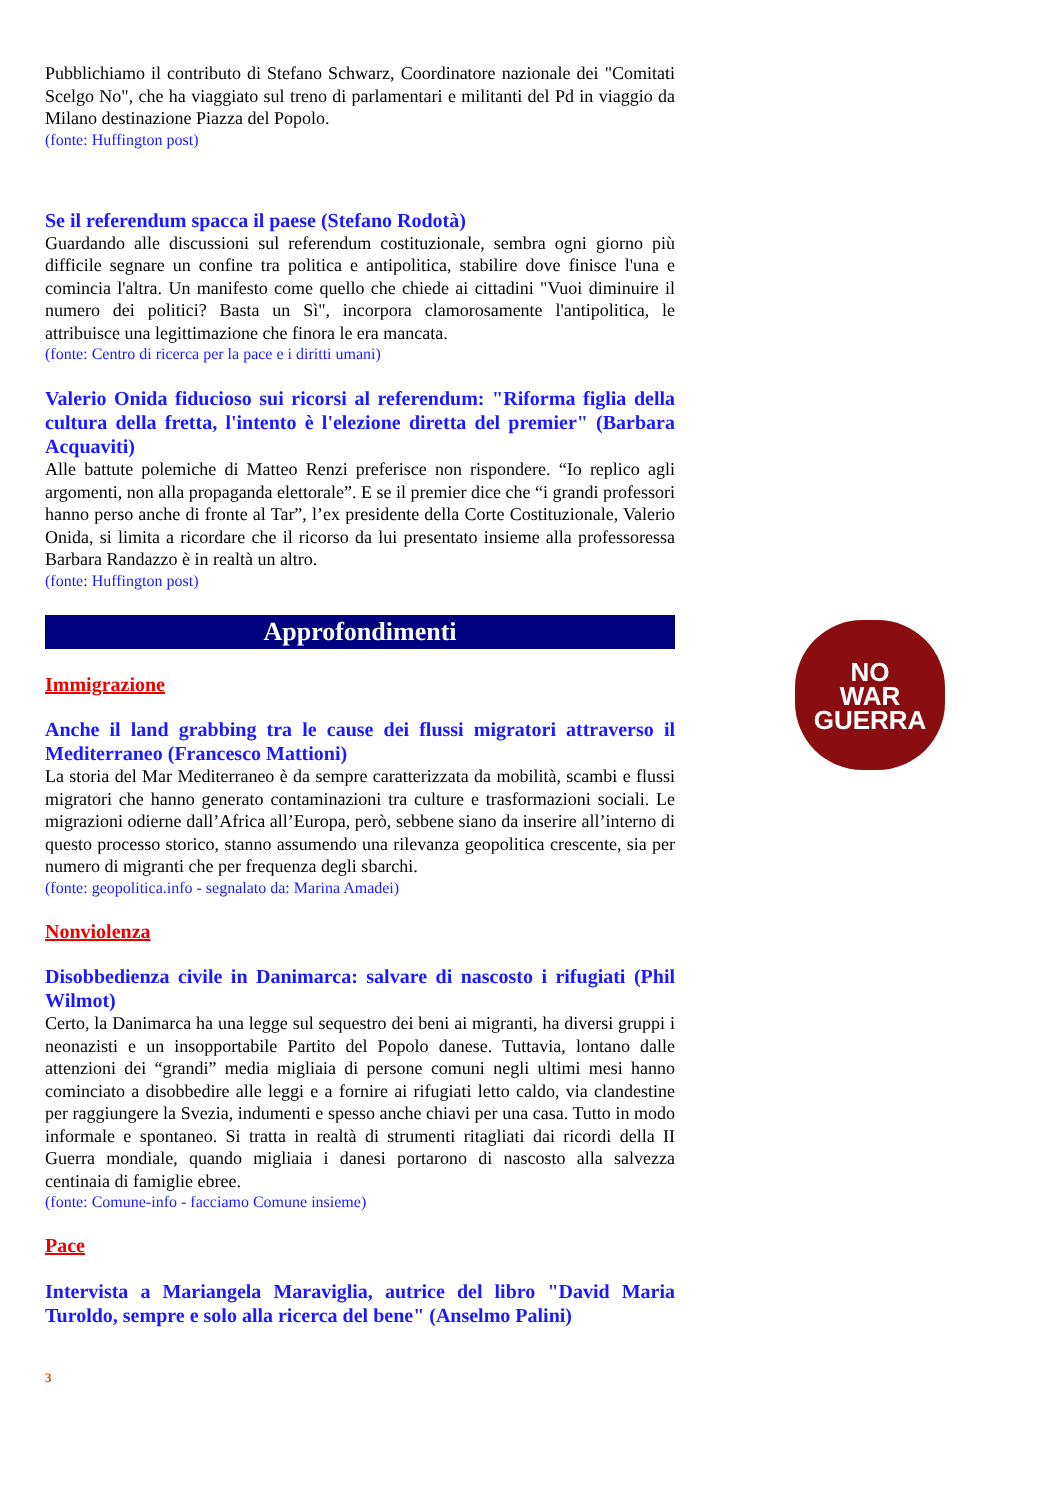Pubblichiamo il contributo di Stefano Schwarz, Coordinatore nazionale dei "Comitati Scelgo No", che ha viaggiato sul treno di parlamentari e militanti del Pd in viaggio da Milano destinazione Piazza del Popolo.
(fonte: Huffington post)
Se il referendum spacca il paese (Stefano Rodotà)
Guardando alle discussioni sul referendum costituzionale, sembra ogni giorno più difficile segnare un confine tra politica e antipolitica, stabilire dove finisce l'una e comincia l'altra. Un manifesto come quello che chiede ai cittadini "Vuoi diminuire il numero dei politici? Basta un Sì", incorpora clamorosamente l'antipolitica, le attribuisce una legittimazione che finora le era mancata.
(fonte: Centro di ricerca per la pace e i diritti umani)
Valerio Onida fiducioso sui ricorsi al referendum: "Riforma figlia della cultura della fretta, l'intento è l'elezione diretta del premier" (Barbara Acquaviti)
Alle battute polemiche di Matteo Renzi preferisce non rispondere. “Io replico agli argomenti, non alla propaganda elettorale”. E se il premier dice che “i grandi professori hanno perso anche di fronte al Tar”, l’ex presidente della Corte Costituzionale, Valerio Onida, si limita a ricordare che il ricorso da lui presentato insieme alla professoressa Barbara Randazzo è in realtà un altro.
(fonte: Huffington post)
Approfondimenti
Immigrazione
Anche il land grabbing tra le cause dei flussi migratori attraverso il Mediterraneo (Francesco Mattioni)
La storia del Mar Mediterraneo è da sempre caratterizzata da mobilità, scambi e flussi migratori che hanno generato contaminazioni tra culture e trasformazioni sociali. Le migrazioni odierne dall’Africa all’Europa, però, sebbene siano da inserire all’interno di questo processo storico, stanno assumendo una rilevanza geopolitica crescente, sia per numero di migranti che per frequenza degli sbarchi.
(fonte: geopolitica.info - segnalato da: Marina Amadei)
Nonviolenza
Disobbedienza civile in Danimarca: salvare di nascosto i rifugiati (Phil Wilmot)
Certo, la Danimarca ha una legge sul sequestro dei beni ai migranti, ha diversi gruppi i neonazisti e un insopportabile Partito del Popolo danese. Tuttavia, lontano dalle attenzioni dei “grandi” media migliaia di persone comuni negli ultimi mesi hanno cominciato a disobbedire alle leggi e a fornire ai rifugiati letto caldo, via clandestine per raggiungere la Svezia, indumenti e spesso anche chiavi per una casa. Tutto in modo informale e spontaneo. Si tratta in realtà di strumenti ritagliati dai ricordi della II Guerra mondiale, quando migliaia i danesi portarono di nascosto alla salvezza centinaia di famiglie ebree.
(fonte: Comune-info - facciamo Comune insieme)
Pace
Intervista a Mariangela Maraviglia, autrice del libro "David Maria Turoldo, sempre e solo alla ricerca del bene" (Anselmo Palini)
3
NO
WAR
GUERRA